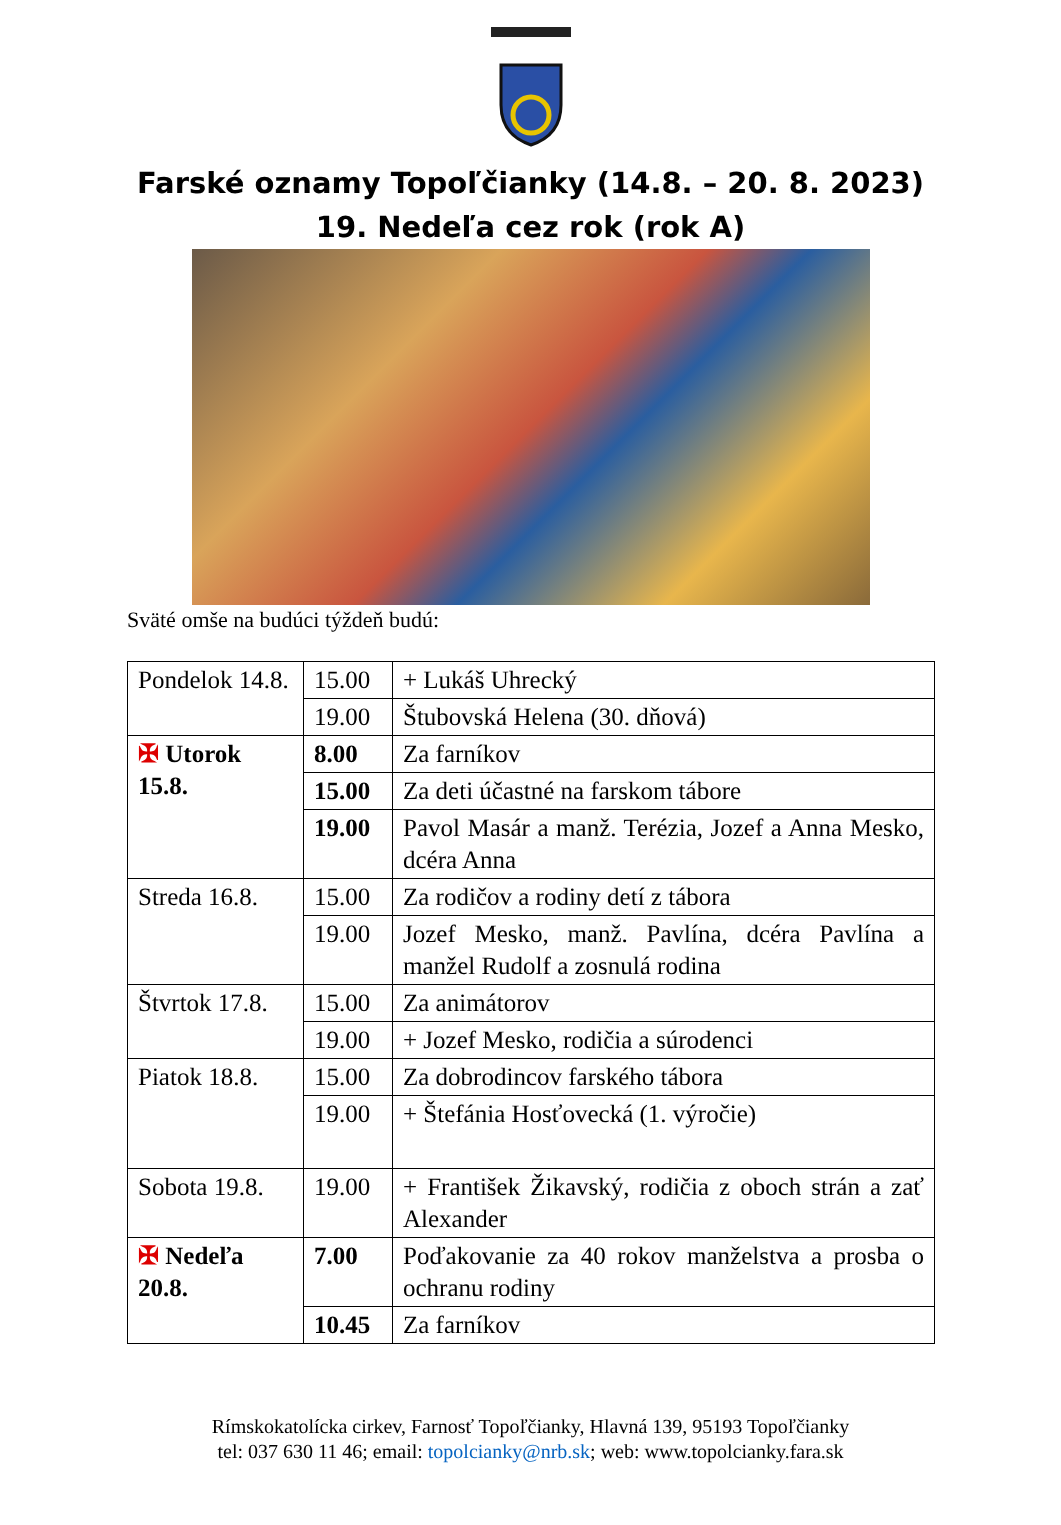Farské oznamy Topoľčianky (14.8. – 20. 8. 2023)
19. Nedeľa cez rok (rok A)
Sväté omše na budúci týždeň budú:
| Pondelok 14.8. | 15.00 | + Lukáš Uhrecký |
| | 19.00 | Štubovská Helena (30. dňová) |
| ✠ Utorok 15.8. | 8.00 | Za farníkov |
| | 15.00 | Za deti účastné na farskom tábore |
| | 19.00 | Pavol Masár a manž. Terézia, Jozef a Anna Mesko, dcéra Anna |
| Streda 16.8. | 15.00 | Za rodičov a rodiny detí z tábora |
| | 19.00 | Jozef Mesko, manž. Pavlína, dcéra Pavlína a manžel Rudolf a zosnulá rodina |
| Štvrtok 17.8. | 15.00 | Za animátorov |
| | 19.00 | + Jozef Mesko, rodičia a súrodenci |
| Piatok 18.8. | 15.00 | Za dobrodincov farského tábora |
| | 19.00 | + Štefánia Hosťovecká (1. výročie) |
| Sobota 19.8. | 19.00 | + František Žikavský, rodičia z oboch strán a zať Alexander |
| ✠ Nedeľa 20.8. | 7.00 | Poďakovanie za 40 rokov manželstva a prosba o ochranu rodiny |
| | 10.45 | Za farníkov |
Rímskokatolícka cirkev, Farnosť Topoľčianky, Hlavná 139, 95193 Topoľčianky
tel: 037 630 11 46; email: topolcianky@nrb.sk; web: www.topolcianky.fara.sk